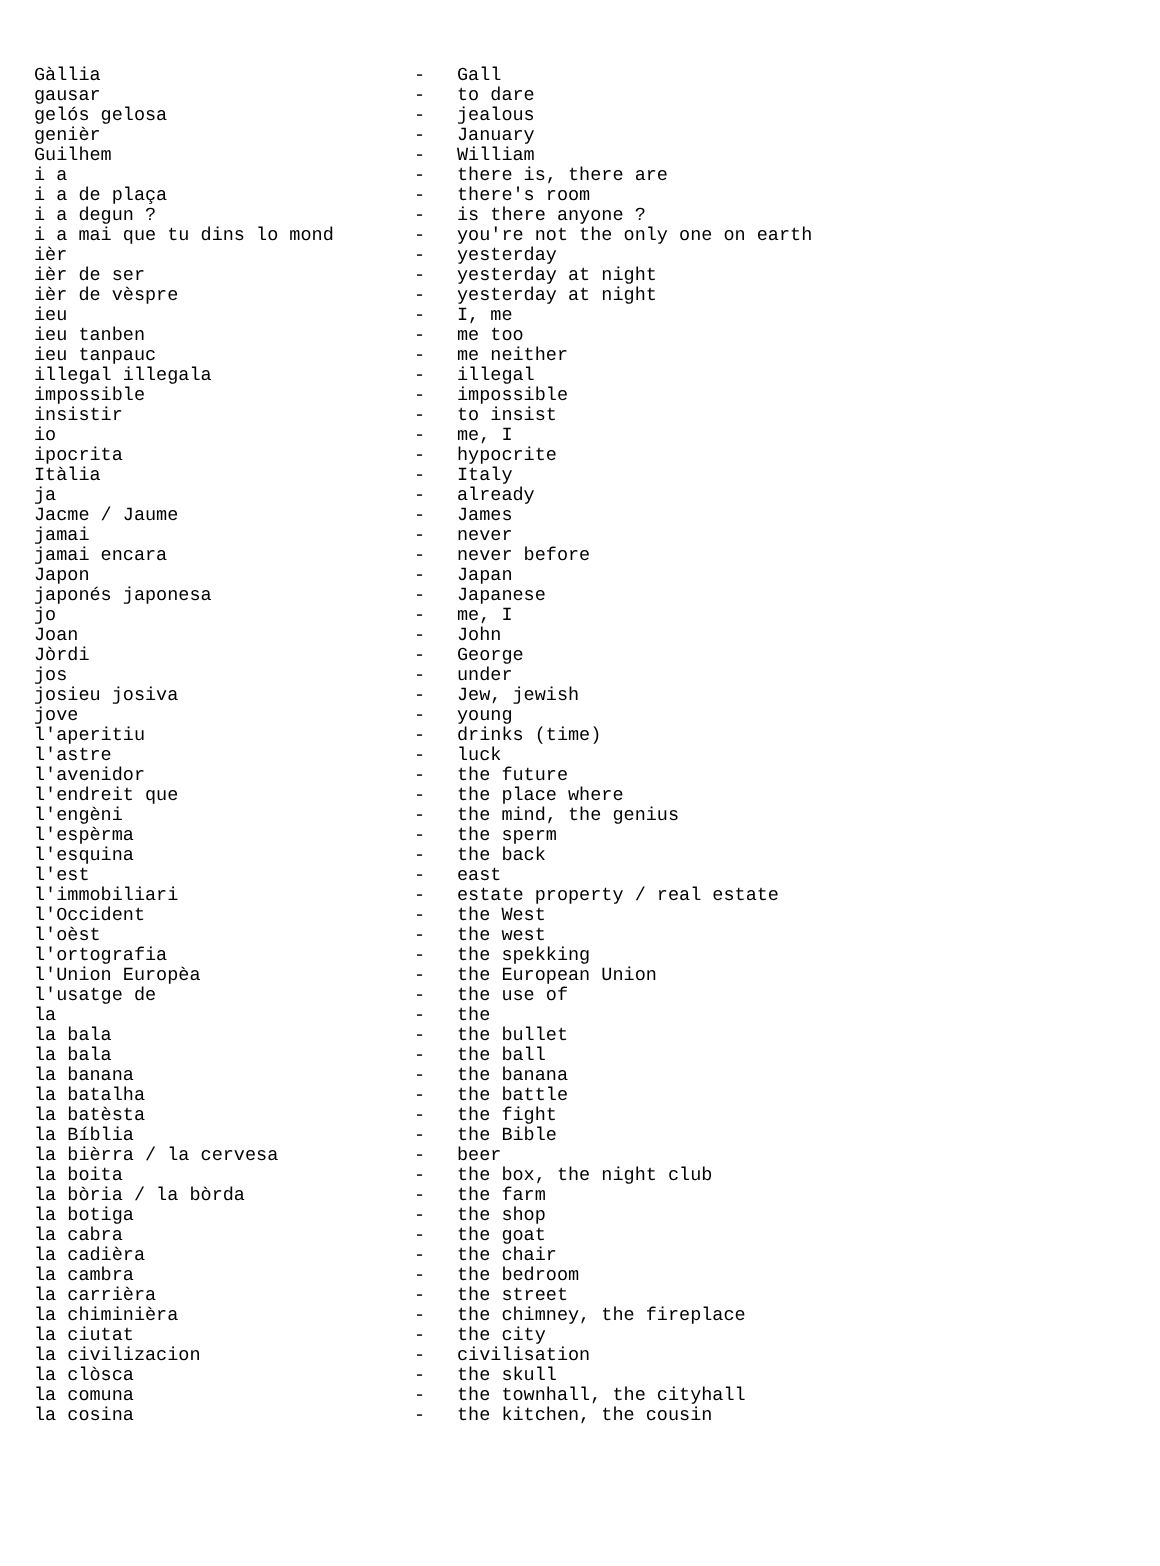| Gàllia | - | Gall |
| gausar | - | to dare |
| gelós gelosa | - | jealous |
| genièr | - | January |
| Guilhem | - | William |
| i a | - | there is, there are |
| i a de plaça | - | there's room |
| i a degun ? | - | is there anyone ? |
| i a mai que tu dins lo mond | - | you're not the only one on earth |
| ièr | - | yesterday |
| ièr de ser | - | yesterday at night |
| ièr de vèspre | - | yesterday at night |
| ieu | - | I, me |
| ieu tanben | - | me too |
| ieu tanpauc | - | me neither |
| illegal illegala | - | illegal |
| impossible | - | impossible |
| insistir | - | to insist |
| io | - | me, I |
| ipocrita | - | hypocrite |
| Itàlia | - | Italy |
| ja | - | already |
| Jacme / Jaume | - | James |
| jamai | - | never |
| jamai encara | - | never before |
| Japon | - | Japan |
| japonés japonesa | - | Japanese |
| jo | - | me, I |
| Joan | - | John |
| Jòrdi | - | George |
| jos | - | under |
| josieu josiva | - | Jew, jewish |
| jove | - | young |
| l'aperitiu | - | drinks (time) |
| l'astre | - | luck |
| l'avenidor | - | the future |
| l'endreit que | - | the place where |
| l'engèni | - | the mind, the genius |
| l'espèrma | - | the sperm |
| l'esquina | - | the back |
| l'est | - | east |
| l'immobiliari | - | estate property / real estate |
| l'Occident | - | the West |
| l'oèst | - | the west |
| l'ortografia | - | the spekking |
| l'Union Europèa | - | the European Union |
| l'usatge de | - | the use of |
| la | - | the |
| la bala | - | the bullet |
| la bala | - | the ball |
| la banana | - | the banana |
| la batalha | - | the battle |
| la batèsta | - | the fight |
| la Bíblia | - | the Bible |
| la bièrra / la cervesa | - | beer |
| la boita | - | the box, the night club |
| la bòria / la bòrda | - | the farm |
| la botiga | - | the shop |
| la cabra | - | the goat |
| la cadièra | - | the chair |
| la cambra | - | the bedroom |
| la carrièra | - | the street |
| la chiminièra | - | the chimney, the fireplace |
| la ciutat | - | the city |
| la civilizacion | - | civilisation |
| la clòsca | - | the skull |
| la comuna | - | the townhall, the cityhall |
| la cosina | - | the kitchen, the cousin |